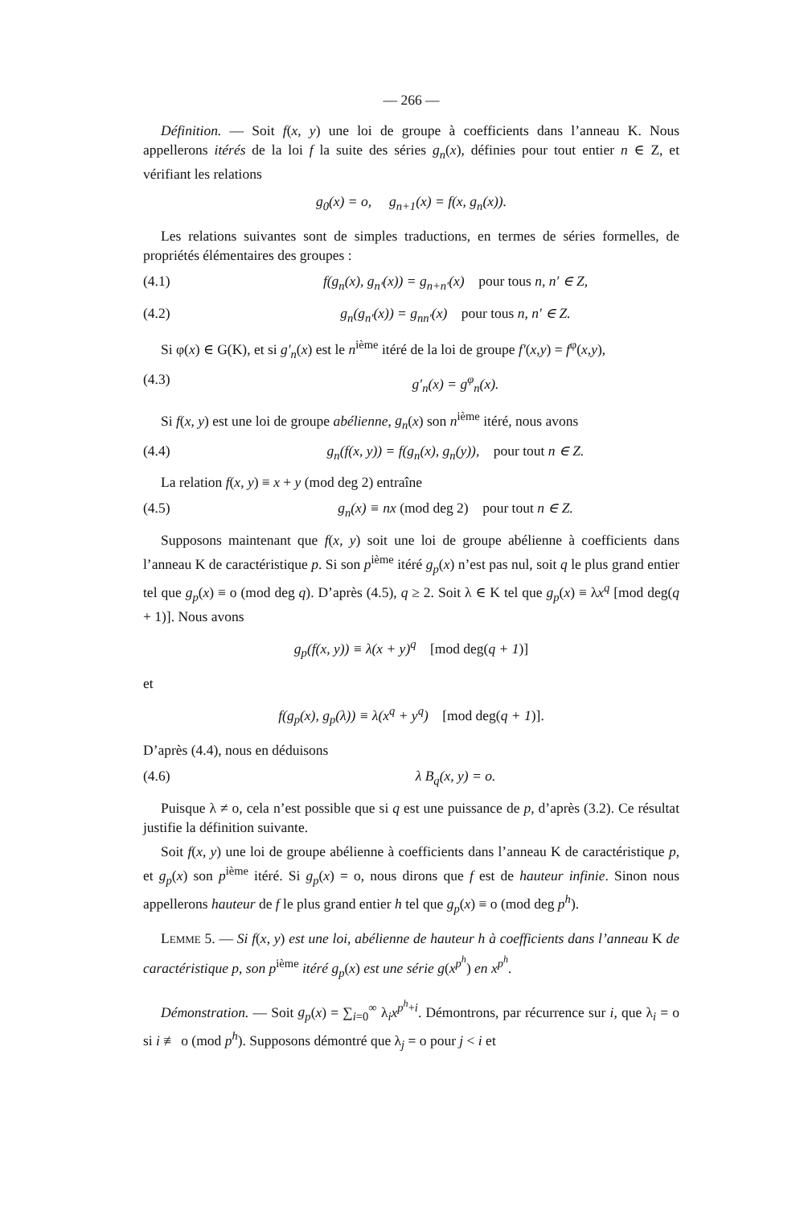— 266 —
Définition. — Soit f(x, y) une loi de groupe à coefficients dans l’anneau K. Nous appellerons itérés de la loi f la suite des séries g<sub>n</sub>(x), définies pour tout entier n ∈ Z, et vérifiant les relations
g<sub>0</sub>(x) = o, g<sub>n+1</sub>(x) = f(x, g<sub>n</sub>(x)).
Les relations suivantes sont de simples traductions, en termes de séries formelles, de propriétés élémentaires des groupes :
(4.1) f(g<sub>n</sub>(x), g<sub>n′</sub>(x)) = g<sub>n+n′</sub>(x) pour tous n, n′ ∈ Z,
(4.2) g<sub>n</sub>(g<sub>n′</sub>(x)) = g<sub>nn′</sub>(x) pour tous n, n′ ∈ Z.
Si φ(x) ∈ G(K), et si g′<sub>n</sub>(x) est le n<sup>ième</sup> itéré de la loi de groupe f′(x,y) = f<sup>φ</sup>(x,y),
(4.3) g′<sub>n</sub>(x) = g<sup>φ</sup><sub>n</sub>(x).
Si f(x, y) est une loi de groupe abélienne, g<sub>n</sub>(x) son n<sup>ième</sup> itéré, nous avons
(4.4) g<sub>n</sub>(f(x, y)) = f(g<sub>n</sub>(x), g<sub>n</sub>(y)), pour tout n ∈ Z.
La relation f(x, y) ≡ x + y (mod deg 2) entraîne
(4.5) g<sub>n</sub>(x) ≡ nx (mod deg 2) pour tout n ∈ Z.
Supposons maintenant que f(x, y) soit une loi de groupe abélienne à coefficients dans l’anneau K de caractéristique p. Si son p<sup>ième</sup> itéré g<sub>p</sub>(x) n’est pas nul, soit q le plus grand entier tel que g<sub>p</sub>(x) ≡ o (mod deg q). D’après (4.5), q ≥ 2. Soit λ ∈ K tel que g<sub>p</sub>(x) ≡ λx<sup>q</sup> [mod deg(q + 1)]. Nous avons
g<sub>p</sub>(f(x, y)) ≡ λ(x + y)<sup>q</sup> [mod deg(q + 1)]
et
f(g<sub>p</sub>(x), g<sub>p</sub>(λ)) ≡ λ(x<sup>q</sup> + y<sup>q</sup>) [mod deg(q + 1)].
D’après (4.4), nous en déduisons
(4.6) λ B<sub>q</sub>(x, y) = o.
Puisque λ ≠ o, cela n’est possible que si q est une puissance de p, d’après (3.2). Ce résultat justifie la définition suivante.
Soit f(x, y) une loi de groupe abélienne à coefficients dans l’anneau K de caractéristique p, et g<sub>p</sub>(x) son p<sup>ième</sup> itéré. Si g<sub>p</sub>(x) = o, nous dirons que f est de hauteur infinie. Sinon nous appellerons hauteur de f le plus grand entier h tel que g<sub>p</sub>(x) ≡ o (mod deg p<sup>h</sup>).
LEMME 5. — Si f(x, y) est une loi, abélienne de hauteur h à coefficients dans l’anneau K de caractéristique p, son p<sup>ième</sup> itéré g<sub>p</sub>(x) est une série g(x<sup>p<sup>h</sup></sup>) en x<sup>p<sup>h</sup></sup>.
Démonstration. — Soit g<sub>p</sub>(x) = ∑<sub>i=0</sub><sup>∞</sup> λ<sub>i</sub>x<sup>p<sup>h</sup>+i</sup>. Démontrons, par récurrence sur i, que λ<sub>i</sub> = o si i ≢ o (mod p<sup>h</sup>). Supposons démontré que λ<sub>j</sub> = o pour j < i et